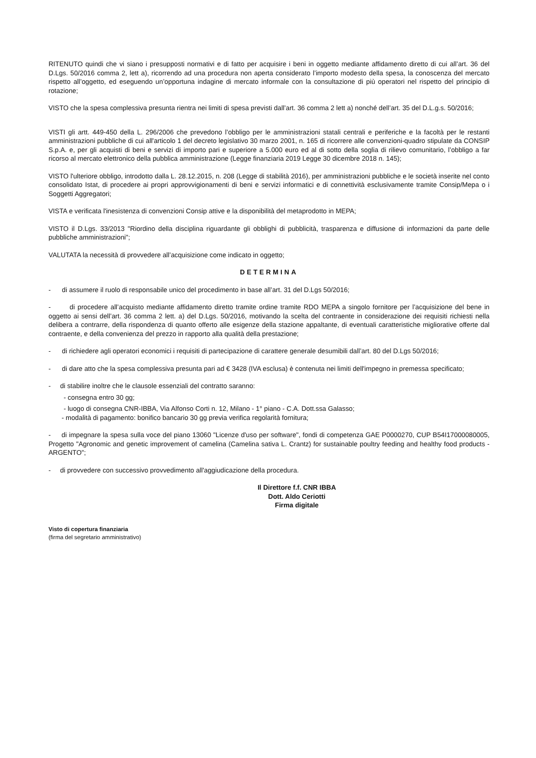RITENUTO quindi che vi siano i presupposti normativi e di fatto per acquisire i beni in oggetto mediante affidamento diretto di cui all’art. 36 del D.Lgs. 50/2016 comma 2, lett a), ricorrendo ad una procedura non aperta considerato l’importo modesto della spesa, la conoscenza del mercato rispetto all’oggetto, ed eseguendo un’opportuna indagine di mercato informale con la consultazione di più operatori nel rispetto del principio di rotazione;
VISTO che la spesa complessiva presunta rientra nei limiti di spesa previsti dall’art. 36 comma 2 lett a) nonché dell’art. 35 del D.L.g.s. 50/2016;
VISTI gli artt. 449-450 della L. 296/2006 che prevedono l’obbligo per le amministrazioni statali centrali e periferiche e la facoltà per le restanti amministrazioni pubbliche di cui all'articolo 1 del decreto legislativo 30 marzo 2001, n. 165 di ricorrere alle convenzioni-quadro stipulate da CONSIP S.p.A. e, per gli acquisti di beni e servizi di importo pari e superiore a 5.000 euro ed al di sotto della soglia di rilievo comunitario, l’obbligo a far ricorso al mercato elettronico della pubblica amministrazione (Legge finanziaria 2019 Legge 30 dicembre 2018 n. 145);
VISTO l'ulteriore obbligo, introdotto dalla L. 28.12.2015, n. 208 (Legge di stabilità 2016), per amministrazioni pubbliche e le società inserite nel conto consolidato Istat, di procedere ai propri approvvigionamenti di beni e servizi informatici e di connettività esclusivamente tramite Consip/Mepa o i Soggetti Aggregatori;
VISTA e verificata l'inesistenza di convenzioni Consip attive e la disponibilità del metaprodotto in MEPA;
VISTO il D.Lgs. 33/2013 "Riordino della disciplina riguardante gli obblighi di pubblicità, trasparenza e diffusione di informazioni da parte delle pubbliche amministrazioni";
VALUTATA la necessità di provvedere all’acquisizione come indicato in oggetto;
DETERMINA
- di assumere il ruolo di responsabile unico del procedimento in base all’art. 31 del D.Lgs 50/2016;
- di procedere all’acquisto mediante affidamento diretto tramite ordine tramite RDO MEPA a singolo fornitore per l’acquisizione del bene in oggetto ai sensi dell’art. 36 comma 2 lett. a) del D.Lgs. 50/2016, motivando la scelta del contraente in considerazione dei requisiti richiesti nella delibera a contrarre, della rispondenza di quanto offerto alle esigenze della stazione appaltante, di eventuali caratteristiche migliorative offerte dal contraente, e della convenienza del prezzo in rapporto alla qualità della prestazione;
- di richiedere agli operatori economici i requisiti di partecipazione di carattere generale desumibili dall’art. 80 del D.Lgs 50/2016;
- di dare atto che la spesa complessiva presunta pari ad € 3428 (IVA esclusa) è contenuta nei limiti dell'impegno in premessa specificato;
- di stabilire inoltre che le clausole essenziali del contratto saranno:
- consegna entro 30 gg;
- luogo di consegna CNR-IBBA, Via Alfonso Corti n. 12, Milano - 1° piano - C.A. Dott.ssa Galasso;
- modalità di pagamento: bonifico bancario 30 gg previa verifica regolarità fornitura;
- di impegnare la spesa sulla voce del piano 13060 "Licenze d'uso per software", fondi di competenza GAE P0000270, CUP B54I17000080005, Progetto "Agronomic and genetic improvement of camelina (Camelina sativa L. Crantz) for sustainable poultry feeding and healthy food products -ARGENTO";
- di provvedere con successivo provvedimento all'aggiudicazione della procedura.
Il Direttore f.f. CNR IBBA
Dott. Aldo Ceriotti
Firma digitale
Visto di copertura finanziaria
(firma del segretario amministrativo)